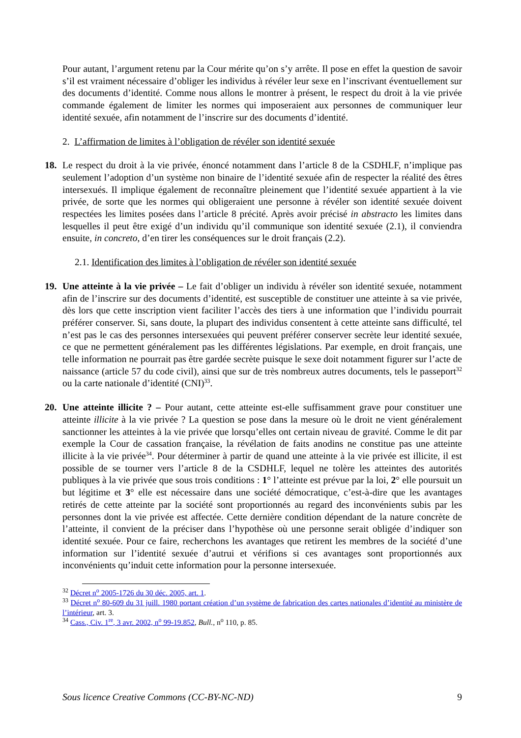Pour autant, l’argument retenu par la Cour mérite qu’on s’y arrête. Il pose en effet la question de savoir s’il est vraiment nécessaire d’obliger les individus à révéler leur sexe en l’inscrivant éventuellement sur des documents d’identité. Comme nous allons le montrer à présent, le respect du droit à la vie privée commande également de limiter les normes qui imposeraient aux personnes de communiquer leur identité sexuée, afin notamment de l’inscrire sur des documents d’identité.
2. L’affirmation de limites à l’obligation de révéler son identité sexuée
18. Le respect du droit à la vie privée, énoncé notamment dans l’article 8 de la CSDHLF, n’implique pas seulement l’adoption d’un système non binaire de l’identité sexuée afin de respecter la réalité des êtres intersexués. Il implique également de reconnaître pleinement que l’identité sexuée appartient à la vie privée, de sorte que les normes qui obligeraient une personne à révéler son identité sexuée doivent respectées les limites posées dans l’article 8 précité. Après avoir précisé in abstracto les limites dans lesquelles il peut être exigé d’un individu qu’il communique son identité sexuée (2.1), il conviendra ensuite, in concreto, d’en tirer les conséquences sur le droit français (2.2).
2.1. Identification des limites à l’obligation de révéler son identité sexuée
19. Une atteinte à la vie privée – Le fait d’obliger un individu à révéler son identité sexuée, notamment afin de l’inscrire sur des documents d’identité, est susceptible de constituer une atteinte à sa vie privée, dès lors que cette inscription vient faciliter l’accès des tiers à une information que l’individu pourrait préférer conserver. Si, sans doute, la plupart des individus consentent à cette atteinte sans difficulté, tel n’est pas le cas des personnes intersexuées qui peuvent préférer conserver secrète leur identité sexuée, ce que ne permettent généralement pas les différentes législations. Par exemple, en droit français, une telle information ne pourrait pas être gardée secrète puisque le sexe doit notamment figurer sur l’acte de naissance (article 57 du code civil), ainsi que sur de très nombreux autres documents, tels le passeport<sup>32</sup> ou la carte nationale d’identité (CNI)<sup>33</sup>.
20. Une atteinte illicite ? – Pour autant, cette atteinte est-elle suffisamment grave pour constituer une atteinte illicite à la vie privée ? La question se pose dans la mesure où le droit ne vient généralement sanctionner les atteintes à la vie privée que lorsqu’elles ont certain niveau de gravité. Comme le dit par exemple la Cour de cassation française, la révélation de faits anodins ne constitue pas une atteinte illicite à la vie privée<sup>34</sup>. Pour déterminer à partir de quand une atteinte à la vie privée est illicite, il est possible de se tourner vers l’article 8 de la CSDHLF, lequel ne tolère les atteintes des autorités publiques à la vie privée que sous trois conditions : 1° l’atteinte est prévue par la loi, 2° elle poursuit un but légitime et 3° elle est nécessaire dans une société démocratique, c’est-à-dire que les avantages retirés de cette atteinte par la société sont proportionnés au regard des inconvénients subis par les personnes dont la vie privée est affectée. Cette dernière condition dépendant de la nature concrète de l’atteinte, il convient de la préciser dans l’hypothèse où une personne serait obligée d’indiquer son identité sexuée. Pour ce faire, recherchons les avantages que retirent les membres de la société d’une information sur l’identité sexuée d’autrui et vérifions si ces avantages sont proportionnés aux inconvénients qu’induit cette information pour la personne intersexuée.
<sup>32</sup> Décret n<sup>o</sup> 2005-1726 du 30 déc. 2005, art. 1.
<sup>33</sup> Décret n<sup>o</sup> 80-609 du 31 juill. 1980 portant création d’un système de fabrication des cartes nationales d’identité au ministère de l’intérieur, art. 3.
<sup>34</sup> Cass., Civ. 1<sup>re</sup>, 3 avr. 2002, n<sup>o</sup> 99-19.852, Bull., n<sup>o</sup> 110, p. 85.
Sous licence Creative Commons (CC-BY-NC-ND) 9